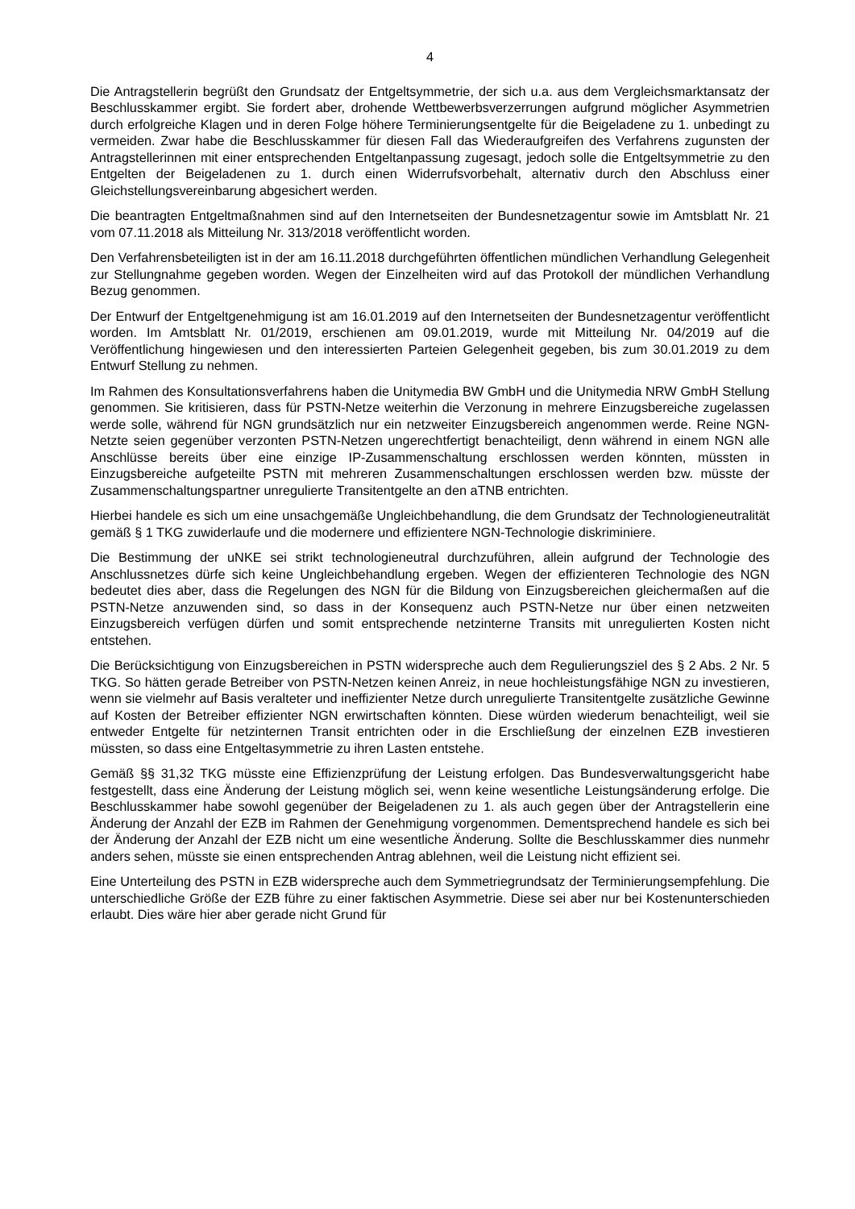4
Die Antragstellerin begrüßt den Grundsatz der Entgeltsymmetrie, der sich u.a. aus dem Vergleichsmarktansatz der Beschlusskammer ergibt. Sie fordert aber, drohende Wettbewerbsverzerrungen aufgrund möglicher Asymmetrien durch erfolgreiche Klagen und in deren Folge höhere Terminierungsentgelte für die Beigeladene zu 1. unbedingt zu vermeiden. Zwar habe die Beschlusskammer für diesen Fall das Wiederaufgreifen des Verfahrens zugunsten der Antragstellerinnen mit einer entsprechenden Entgeltanpassung zugesagt, jedoch solle die Entgeltsymmetrie zu den Entgelten der Beigeladenen zu 1. durch einen Widerrufsvorbehalt, alternativ durch den Abschluss einer Gleichstellungsvereinbarung abgesichert werden.
Die beantragten Entgeltmaßnahmen sind auf den Internetseiten der Bundesnetzagentur sowie im Amtsblatt Nr. 21 vom 07.11.2018 als Mitteilung Nr. 313/2018 veröffentlicht worden.
Den Verfahrensbeteiligten ist in der am 16.11.2018 durchgeführten öffentlichen mündlichen Verhandlung Gelegenheit zur Stellungnahme gegeben worden. Wegen der Einzelheiten wird auf das Protokoll der mündlichen Verhandlung Bezug genommen.
Der Entwurf der Entgeltgenehmigung ist am 16.01.2019 auf den Internetseiten der Bundesnetzagentur veröffentlicht worden. Im Amtsblatt Nr. 01/2019, erschienen am 09.01.2019, wurde mit Mitteilung Nr. 04/2019 auf die Veröffentlichung hingewiesen und den interessierten Parteien Gelegenheit gegeben, bis zum 30.01.2019 zu dem Entwurf Stellung zu nehmen.
Im Rahmen des Konsultationsverfahrens haben die Unitymedia BW GmbH und die Unitymedia NRW GmbH Stellung genommen. Sie kritisieren, dass für PSTN-Netze weiterhin die Verzonung in mehrere Einzugsbereiche zugelassen werde solle, während für NGN grundsätzlich nur ein netzweiter Einzugsbereich angenommen werde. Reine NGN-Netzte seien gegenüber verzonten PSTN-Netzen ungerechtfertigt benachteiligt, denn während in einem NGN alle Anschlüsse bereits über eine einzige IP-Zusammenschaltung erschlossen werden könnten, müssten in Einzugsbereiche aufgeteilte PSTN mit mehreren Zusammenschaltungen erschlossen werden bzw. müsste der Zusammenschaltungspartner unregulierte Transitentgelte an den aTNB entrichten.
Hierbei handele es sich um eine unsachgemäße Ungleichbehandlung, die dem Grundsatz der Technologieneutralität gemäß § 1 TKG zuwiderlaufe und die modernere und effizientere NGN-Technologie diskriminiere.
Die Bestimmung der uNKE sei strikt technologieneutral durchzuführen, allein aufgrund der Technologie des Anschlussnetzes dürfe sich keine Ungleichbehandlung ergeben. Wegen der effizienteren Technologie des NGN bedeutet dies aber, dass die Regelungen des NGN für die Bildung von Einzugsbereichen gleichermaßen auf die PSTN-Netze anzuwenden sind, so dass in der Konsequenz auch PSTN-Netze nur über einen netzweiten Einzugsbereich verfügen dürfen und somit entsprechende netzinterne Transits mit unregulierten Kosten nicht entstehen.
Die Berücksichtigung von Einzugsbereichen in PSTN widerspreche auch dem Regulierungsziel des § 2 Abs. 2 Nr. 5 TKG. So hätten gerade Betreiber von PSTN-Netzen keinen Anreiz, in neue hochleistungsfähige NGN zu investieren, wenn sie vielmehr auf Basis veralteter und ineffizienter Netze durch unregulierte Transitentgelte zusätzliche Gewinne auf Kosten der Betreiber effizienter NGN erwirtschaften könnten. Diese würden wiederum benachteiligt, weil sie entweder Entgelte für netzinternen Transit entrichten oder in die Erschließung der einzelnen EZB investieren müssten, so dass eine Entgeltasymmetrie zu ihren Lasten entstehe.
Gemäß §§ 31,32 TKG müsste eine Effizienzprüfung der Leistung erfolgen. Das Bundesverwaltungsgericht habe festgestellt, dass eine Änderung der Leistung möglich sei, wenn keine wesentliche Leistungsänderung erfolge. Die Beschlusskammer habe sowohl gegenüber der Beigeladenen zu 1. als auch gegen über der Antragstellerin eine Änderung der Anzahl der EZB im Rahmen der Genehmigung vorgenommen. Dementsprechend handele es sich bei der Änderung der Anzahl der EZB nicht um eine wesentliche Änderung. Sollte die Beschlusskammer dies nunmehr anders sehen, müsste sie einen entsprechenden Antrag ablehnen, weil die Leistung nicht effizient sei.
Eine Unterteilung des PSTN in EZB widerspreche auch dem Symmetriegrundsatz der Terminierungsempfehlung. Die unterschiedliche Größe der EZB führe zu einer faktischen Asymmetrie. Diese sei aber nur bei Kostenunterschieden erlaubt. Dies wäre hier aber gerade nicht Grund für